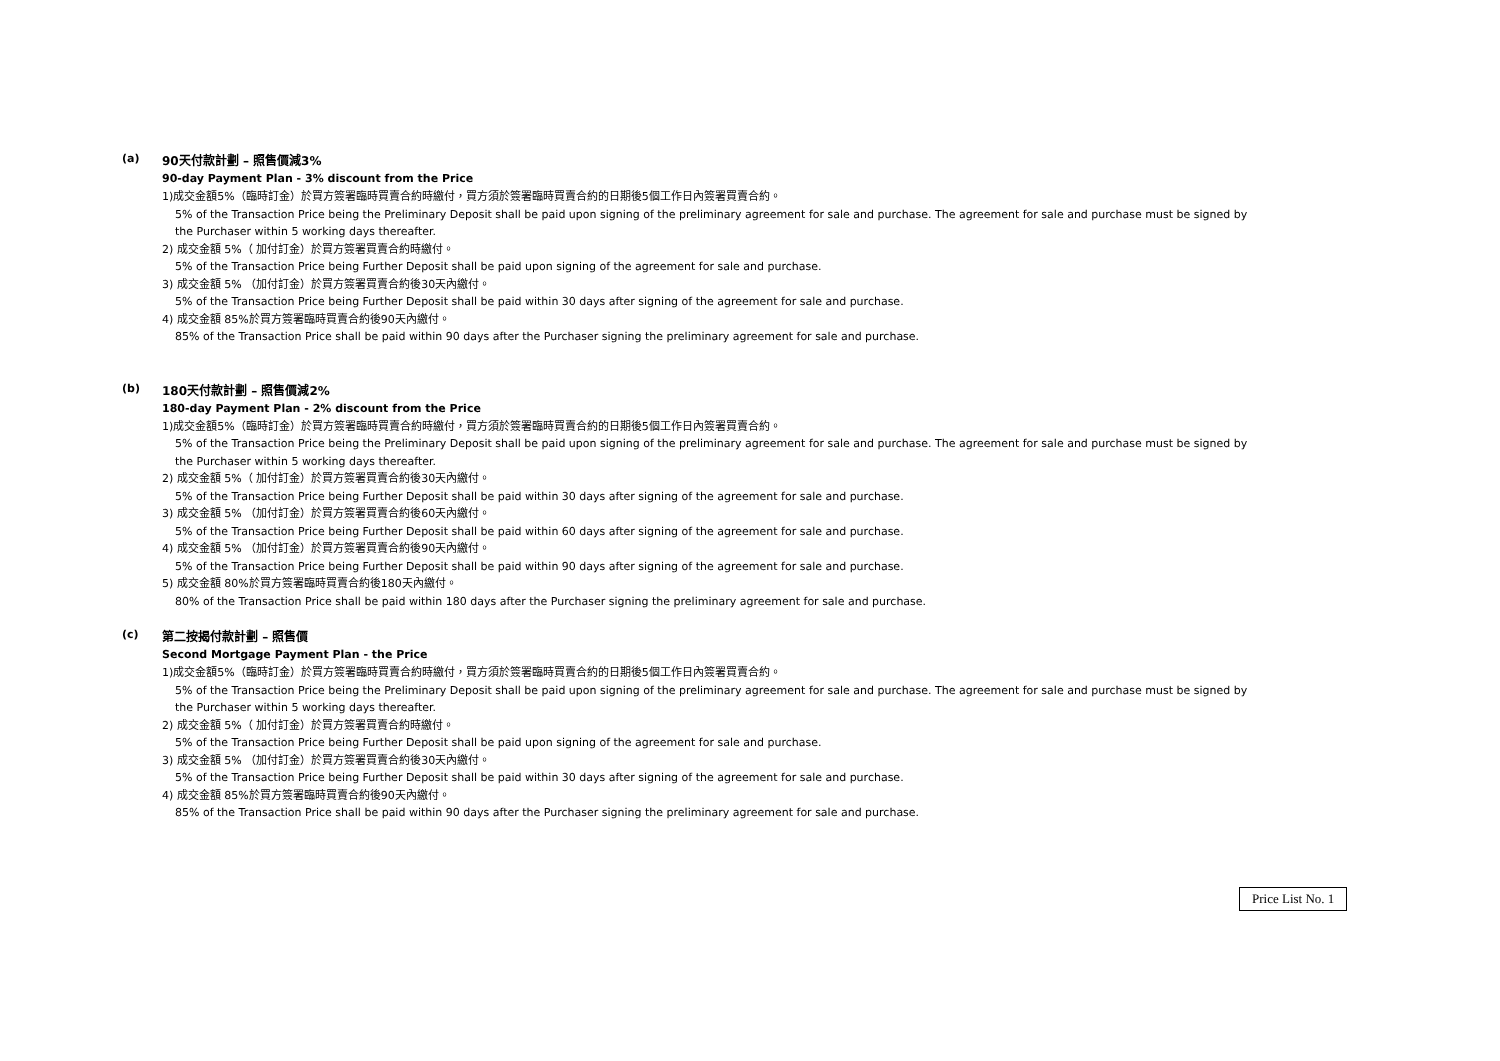(a)
90天付款計劃 – 照售價減3%
90-day Payment Plan - 3% discount from the Price
1)成交金額5%（臨時訂金）於買方簽署臨時買賣合約時繳付，買方須於簽署臨時買賣合約的日期後5個工作日內簽署買賣合約。
5% of the Transaction Price being the Preliminary Deposit shall be paid upon signing of the preliminary agreement for sale and purchase. The agreement for sale and purchase must be signed by the Purchaser within 5 working days thereafter.
2) 成交金額 5%（ 加付訂金）於買方簽署買賣合約時繳付。
5% of the Transaction Price being Further Deposit shall be paid upon signing of the agreement for sale and purchase.
3) 成交金額 5% （加付訂金）於買方簽署買賣合約後30天內繳付。
5% of the Transaction Price being Further Deposit shall be paid within 30 days after signing of the agreement for sale and purchase.
4) 成交金額 85%於買方簽署臨時買賣合約後90天內繳付。
85% of the Transaction Price shall be paid within 90 days after the Purchaser signing the preliminary agreement for sale and purchase.
(b)
180天付款計劃 – 照售價減2%
180-day Payment Plan - 2% discount from the Price
1)成交金額5%（臨時訂金）於買方簽署臨時買賣合約時繳付，買方須於簽署臨時買賣合約的日期後5個工作日內簽署買賣合約。
5% of the Transaction Price being the Preliminary Deposit shall be paid upon signing of the preliminary agreement for sale and purchase. The agreement for sale and purchase must be signed by the Purchaser within 5 working days thereafter.
2) 成交金額 5%（ 加付訂金）於買方簽署買賣合約後30天內繳付。
5% of the Transaction Price being Further Deposit shall be paid within 30 days after signing of the agreement for sale and purchase.
3) 成交金額 5% （加付訂金）於買方簽署買賣合約後60天內繳付。
5% of the Transaction Price being Further Deposit shall be paid within 60 days after signing of the agreement for sale and purchase.
4) 成交金額 5% （加付訂金）於買方簽署買賣合約後90天內繳付。
5% of the Transaction Price being Further Deposit shall be paid within 90 days after signing of the agreement for sale and purchase.
5) 成交金額 80%於買方簽署臨時買賣合約後180天內繳付。
80% of the Transaction Price shall be paid within 180 days after the Purchaser signing the preliminary agreement for sale and purchase.
(c)
第二按揭付款計劃 – 照售價
Second Mortgage Payment Plan - the Price
1)成交金額5%（臨時訂金）於買方簽署臨時買賣合約時繳付，買方須於簽署臨時買賣合約的日期後5個工作日內簽署買賣合約。
5% of the Transaction Price being the Preliminary Deposit shall be paid upon signing of the preliminary agreement for sale and purchase. The agreement for sale and purchase must be signed by the Purchaser within 5 working days thereafter.
2) 成交金額 5%（ 加付訂金）於買方簽署買賣合約時繳付。
5% of the Transaction Price being Further Deposit shall be paid upon signing of the agreement for sale and purchase.
3) 成交金額 5% （加付訂金）於買方簽署買賣合約後30天內繳付。
5% of the Transaction Price being Further Deposit shall be paid within 30 days after signing of the agreement for sale and purchase.
4) 成交金額 85%於買方簽署臨時買賣合約後90天內繳付。
85% of the Transaction Price shall be paid within 90 days after the Purchaser signing the preliminary agreement for sale and purchase.
Price List No. 1